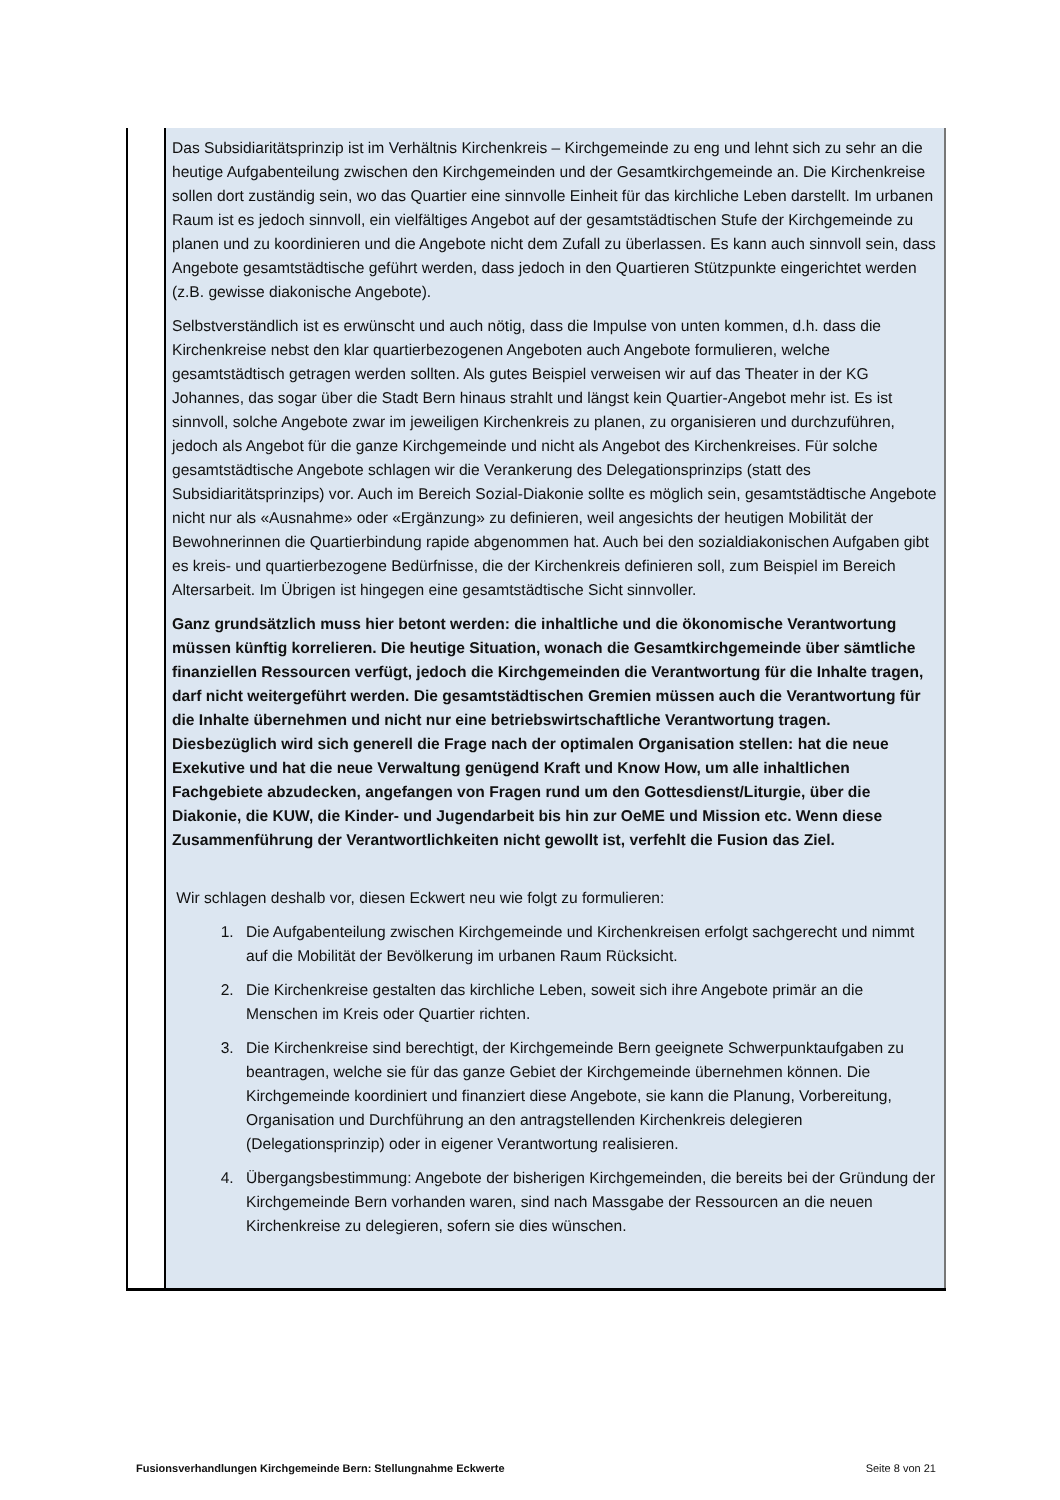| | Das Subsidiaritätsprinzip ist im Verhältnis Kirchenkreis – Kirchgemeinde zu eng und lehnt sich zu sehr an die heutige Aufgabenteilung zwischen den Kirchgemeinden und der Gesamtkirchgemeinde an. Die Kirchenkreise sollen dort zuständig sein, wo das Quartier eine sinnvolle Einheit für das kirchliche Leben darstellt. Im urbanen Raum ist es jedoch sinnvoll, ein vielfältiges Angebot auf der gesamtstädtischen Stufe der Kirchgemeinde zu planen und zu koordinieren und die Angebote nicht dem Zufall zu überlassen. Es kann auch sinnvoll sein, dass Angebote gesamtstädtische geführt werden, dass jedoch in den Quartieren Stützpunkte eingerichtet werden (z.B. gewisse diakonische Angebote). Selbstverständlich ist es erwünscht und auch nötig, dass die Impulse von unten kommen, d.h. dass die Kirchenkreise nebst den klar quartierbezogenen Angeboten auch Angebote formulieren, welche gesamtstädtisch getragen werden sollten. Als gutes Beispiel verweisen wir auf das Theater in der KG Johannes, das sogar über die Stadt Bern hinaus strahlt und längst kein Quartier-Angebot mehr ist. Es ist sinnvoll, solche Angebote zwar im jeweiligen Kirchenkreis zu planen, zu organisieren und durchzuführen, jedoch als Angebot für die ganze Kirchgemeinde und nicht als Angebot des Kirchenkreises. Für solche gesamtstädtische Angebote schlagen wir die Verankerung des Delegationsprinzips (statt des Subsidiaritätsprinzips) vor. Auch im Bereich Sozial-Diakonie sollte es möglich sein, gesamtstädtische Angebote nicht nur als «Ausnahme» oder «Ergänzung» zu definieren, weil angesichts der heutigen Mobilität der Bewohnerinnen die Quartierbindung rapide abgenommen hat. Auch bei den sozialdiakonischen Aufgaben gibt es kreis- und quartierbezogene Bedürfnisse, die der Kirchenkreis definieren soll, zum Beispiel im Bereich Altersarbeit. Im Übrigen ist hingegen eine gesamtstädtische Sicht sinnvoller. Ganz grundsätzlich muss hier betont werden: die inhaltliche und die ökonomische Verantwortung müssen künftig korrelieren. Die heutige Situation, wonach die Gesamtkirchgemeinde über sämtliche finanziellen Ressourcen verfügt, jedoch die Kirchgemeinden die Verantwortung für die Inhalte tragen, darf nicht weitergeführt werden. Die gesamtstädtischen Gremien müssen auch die Verantwortung für die Inhalte übernehmen und nicht nur eine betriebswirtschaftliche Verantwortung tragen. Diesbezüglich wird sich generell die Frage nach der optimalen Organisation stellen: hat die neue Exekutive und hat die neue Verwaltung genügend Kraft und Know How, um alle inhaltlichen Fachgebiete abzudecken, angefangen von Fragen rund um den Gottesdienst/Liturgie, über die Diakonie, die KUW, die Kinder- und Jugendarbeit bis hin zur OeME und Mission etc. Wenn diese Zusammenführung der Verantwortlichkeiten nicht gewollt ist, verfehlt die Fusion das Ziel. Wir schlagen deshalb vor, diesen Eckwert neu wie folgt zu formulieren: 1. Die Aufgabenteilung zwischen Kirchgemeinde und Kirchenkreisen erfolgt sachgerecht und nimmt auf die Mobilität der Bevölkerung im urbanen Raum Rücksicht. 2. Die Kirchenkreise gestalten das kirchliche Leben, soweit sich ihre Angebote primär an die Menschen im Kreis oder Quartier richten. 3. Die Kirchenkreise sind berechtigt, der Kirchgemeinde Bern geeignete Schwerpunktaufgaben zu beantragen, welche sie für das ganze Gebiet der Kirchgemeinde übernehmen können. Die Kirchgemeinde koordiniert und finanziert diese Angebote, sie kann die Planung, Vorbereitung, Organisation und Durchführung an den antragstellenden Kirchenkreis delegieren (Delegationsprinzip) oder in eigener Verantwortung realisieren. 4. Übergangsbestimmung: Angebote der bisherigen Kirchgemeinden, die bereits bei der Gründung der Kirchgemeinde Bern vorhanden waren, sind nach Massgabe der Ressourcen an die neuen Kirchenkreise zu delegieren, sofern sie dies wünschen. |
Fusionsverhandlungen Kirchgemeinde Bern: Stellungnahme Eckwerte Seite 8 von 21